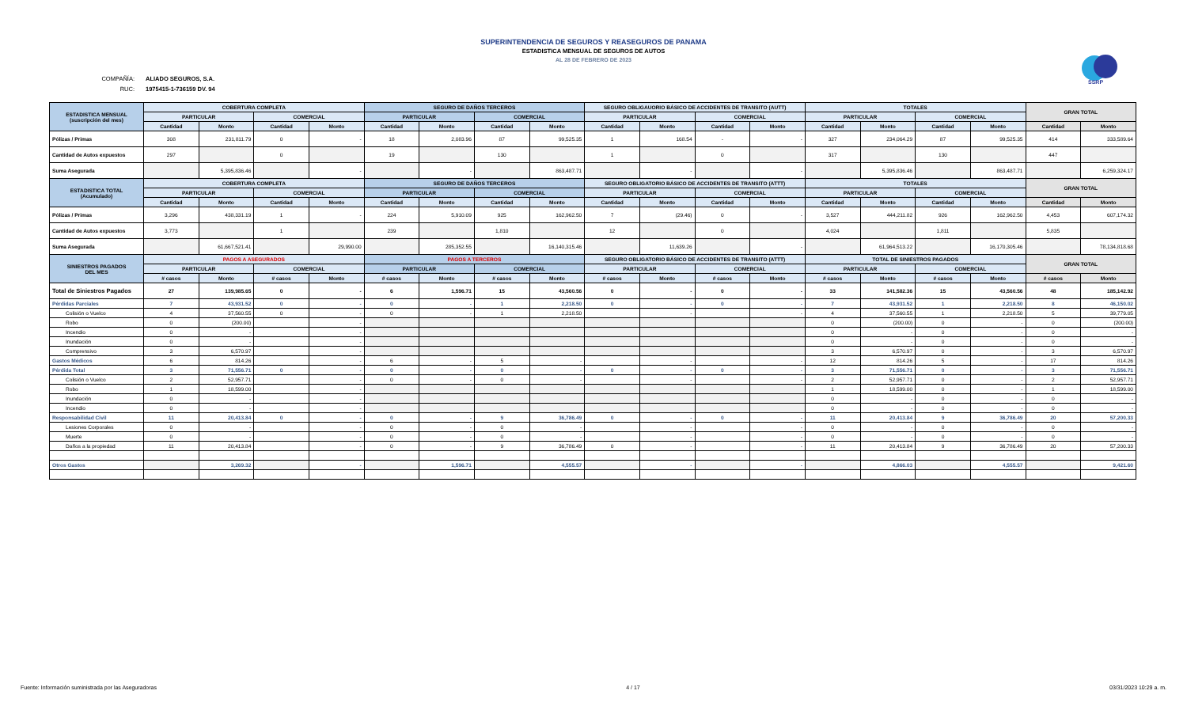SUPERINTENDENCIA DE SEGUROS Y REASEGUROS DE PANAMA
ESTADISTICA MENSUAL DE SEGUROS DE AUTOS
AL 28 DE FEBRERO DE 2023
SSRP
COMPAÑÍA: ALIADO SEGUROS, S.A.
RUC: 1975415-1-736159 DV. 94
| ESTADISTICA MENSUAL (suscripción del mes) | COBERTURA COMPLETA | | | | SEGURO DE DAÑOS TERCEROS | | | | SEGURO OBLIGAUORIO BÁSICO DE ACCIDENTES DE TRANSITO (AUTT) | | | | TOTALES | | | | GRAN TOTAL | |
| --- | --- | --- | --- | --- | --- | --- | --- | --- | --- | --- | --- | --- | --- | --- | --- | --- | --- | --- |
| | PARTICULAR | | COMERCIAL | | PARTICULAR | | COMERCIAL | | PARTICULAR | | COMERCIAL | | PARTICULAR | | COMERCIAL | | | |
| | Cantidad | Monto | Cantidad | Monto | Cantidad | Monto | Cantidad | Monto | Cantidad | Monto | Cantidad | Monto | Cantidad | Monto | Cantidad | Monto | Cantidad | Monto |
| Pólizas / Primas | 308 | 231,811.79 | 0 | - | 18 | 2,083.96 | 87 | 99,525.35 | 1 | 168.54 | - | - | 327 | 234,064.29 | 87 | 99,525.35 | 414 | 333,589.64 |
| Cantidad de Autos expuestos | 297 | | 0 | | 19 | | 130 | | 1 | | 0 | | 317 | | 130 | | 447 | |
| Suma Asegurada | | 5,395,836.46 | | - | | - | | 863,487.71 | | - | | - | | 5,395,836.46 | | 863,487.71 | | 6,259,324.17 |
| ESTADISTICA TOTAL (Acumulado) | COBERTURA COMPLETA | | | | SEGURO DE DAÑOS TERCEROS | | | | SEGURO OBLIGATORIO BÁSICO DE ACCIDENTES DE TRANSITO (ATTT) | | | | TOTALES | | | | GRAN TOTAL | |
| | PARTICULAR | | COMERCIAL | | PARTICULAR | | COMERCIAL | | PARTICULAR | | COMERCIAL | | PARTICULAR | | COMERCIAL | | | |
| | Cantidad | Monto | Cantidad | Monto | Cantidad | Monto | Cantidad | Monto | Cantidad | Monto | Cantidad | Monto | Cantidad | Monto | Cantidad | Monto | Cantidad | Monto |
| Pólizas / Primas | 3,296 | 438,331.19 | 1 | - | 224 | 5,910.09 | 925 | 162,962.50 | 7 | (29.46) | 0 | - | 3,527 | 444,211.82 | 926 | 162,962.50 | 4,453 | 607,174.32 |
| Cantidad de Autos expuestos | 3,773 | | 1 | | 239 | | 1,810 | | 12 | | 0 | | 4,024 | | 1,811 | | 5,835 | |
| Suma Asegurada | | 61,667,521.41 | | 29,990.00 | | 285,352.55 | | 16,140,315.46 | | 11,639.26 | | - | | 61,964,513.22 | | 16,170,305.46 | | 78,134,818.68 |
| SINIESTROS PAGADOS DEL MES | PAGOS A ASEGURADOS | | | | PAGOS A TERCEROS | | | | SEGURO OBLIGATORIO BÁSICO DE ACCIDENTES DE TRANSITO (ATTT) | | | | TOTAL DE SINIESTROS PAGADOS | | | | GRAN TOTAL | |
| | PARTICULAR | | COMERCIAL | | PARTICULAR | | COMERCIAL | | PARTICULAR | | COMERCIAL | | PARTICULAR | | COMERCIAL | | | |
| | # casos | Monto | # casos | Monto | # casos | Monto | # casos | Monto | # casos | Monto | # casos | Monto | # casos | Monto | # casos | Monto | # casos | Monto |
| Total de Siniestros Pagados | 27 | 139,985.65 | 0 | - | 6 | 1,596.71 | 15 | 43,560.56 | 0 | - | 0 | - | 33 | 141,582.36 | 15 | 43,560.56 | 48 | 185,142.92 |
| Pérdidas Parciales | 7 | 43,931.52 | 0 | - | 0 | - | 1 | 2,218.50 | 0 | - | 0 | - | 7 | 43,931.52 | 1 | 2,218.50 | 8 | 46,150.02 |
| Colisión o Vuelco | 4 | 37,560.55 | 0 | - | 0 | - | 1 | 2,218.50 | | - | | - | 4 | 37,560.55 | 1 | 2,218.50 | 5 | 39,779.05 |
| Robo | 0 | (200.00) | | - | | | | | | | | | 0 | (200.00) | 0 | - | 0 | (200.00) |
| Incendio | 0 | - | | - | | | | | | | | | 0 | - | 0 | - | 0 | - |
| Inundación | 0 | - | | - | | | | | | | | | 0 | - | 0 | - | 0 | - |
| Comprensivo | 3 | 6,570.97 | | - | | | | | | | | | 3 | 6,570.97 | 0 | - | 3 | 6,570.97 |
| Gastos Médicos | 6 | 814.26 | | - | 6 | - | 5 | - | | - | | - | 12 | 814.26 | 5 | - | 17 | 814.26 |
| Pérdida Total | 3 | 71,556.71 | 0 | - | 0 | - | 0 | - | 0 | - | 0 | - | 3 | 71,556.71 | 0 | - | 3 | 71,556.71 |
| Colisión o Vuelco | 2 | 52,957.71 | | - | 0 | - | 0 | - | | - | | - | 2 | 52,957.71 | 0 | - | 2 | 52,957.71 |
| Robo | 1 | 18,599.00 | | - | | | | | | | | | 1 | 18,599.00 | 0 | - | 1 | 18,599.00 |
| Inundación | 0 | - | | - | | | | | | | | | 0 | - | 0 | - | 0 | - |
| Incendio | 0 | - | | - | | | | | | | | | 0 | - | 0 | - | 0 | - |
| Responsabilidad Civil | 11 | 20,413.84 | 0 | - | 0 | - | 9 | 36,786.49 | 0 | - | 0 | - | 11 | 20,413.84 | 9 | 36,786.49 | 20 | 57,200.33 |
| Lesiones Corporales | 0 | - | | - | 0 | - | 0 | - | | - | | - | 0 | - | 0 | - | 0 | - |
| Muerte | 0 | - | | - | 0 | - | 0 | - | | - | | - | 0 | - | 0 | - | 0 | - |
| Daños a la propiedad | 11 | 20,413.84 | | - | 0 | - | 9 | 36,786.49 | 0 | - | | - | 11 | 20,413.84 | 9 | 36,786.49 | 20 | 57,200.33 |
| Otros Gastos | | 3,269.32 | | - | | 1,596.71 | | 4,555.57 | | - | | - | | 4,866.03 | | 4,555.57 | | 9,421.60 |
Fuente: Información suministrada por las Aseguradoras 4 / 17 03/31/2023 10:29 a. m.